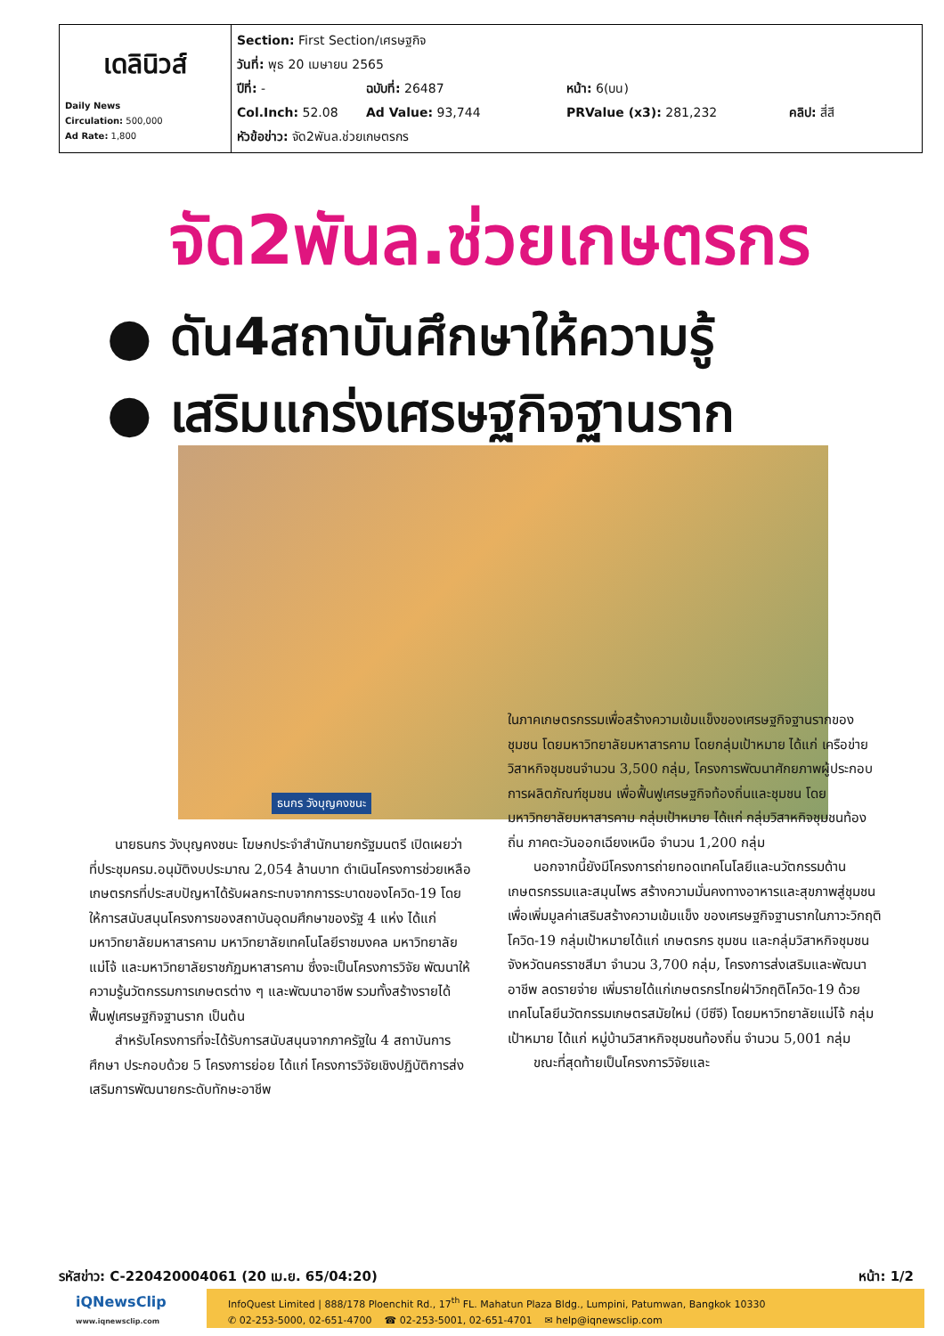| เดลินิวส์ Daily News Circulation: 500,000 Ad Rate: 1,800 | Section: First Section/เศรษฐกิจ วันที่: พุธ 20 เมษายน 2565 ปีที่: - ฉบับที่: 26487 หน้า: 6(บน) Col.Inch: 52.08 Ad Value: 93,744 PRValue (x3): 281,232 คลิป: สี่สี หัวข้อข่าว: จัด2พันล.ช่วยเกษตรกร |
จัด2พันล.ช่วยเกษตรกร
● ดัน4สถาบันศึกษาให้ความรู้
● เสริมแกร่งเศรษฐกิจฐานราก
ธนกร วังบุญคงชนะ
นายธนกร วังบุญคงชนะ โฆษกประจำสำนักนายกรัฐมนตรี เปิดเผยว่า ที่ประชุมครม.อนุมัติงบประมาณ 2,054 ล้านบาท ดำเนินโครงการช่วยเหลือเกษตรกรที่ประสบปัญหาได้รับผลกระทบจากการระบาดของโควิด-19 โดยให้การสนับสนุนโครงการของสถาบันอุดมศึกษาของรัฐ 4 แห่ง ได้แก่ มหาวิทยาลัยมหาสารคาม มหาวิทยาลัยเทคโนโลยีราชมงคล มหาวิทยาลัยแม่โจ้ และมหาวิทยาลัยราชภัฏมหาสารคาม ซึ่งจะเป็นโครงการวิจัย พัฒนาให้ความรู้นวัตกรรมการเกษตรต่าง ๆ และพัฒนาอาชีพ รวมทั้งสร้างรายได้ฟื้นฟูเศรษฐกิจฐานราก เป็นต้น
สำหรับโครงการที่จะได้รับการสนับสนุนจากภาครัฐใน 4 สถาบันการศึกษา ประกอบด้วย 5 โครงการย่อย ได้แก่ โครงการวิจัยเชิงปฏิบัติการส่งเสริมการพัฒนายกระดับทักษะอาชีพ
ในภาคเกษตรกรรมเพื่อสร้างความเข้มแข็งของเศรษฐกิจฐานรากของชุมชน โดยมหาวิทยาลัยมหาสารคาม โดยกลุ่มเป้าหมาย ได้แก่ เครือข่ายวิสาหกิจชุมชนจำนวน 3,500 กลุ่ม, โครงการพัฒนาศักยภาพผู้ประกอบการผลิตภัณฑ์ชุมชน เพื่อฟื้นฟูเศรษฐกิจท้องถิ่นและชุมชน โดยมหาวิทยาลัยมหาสารคาม กลุ่มเป้าหมาย ได้แก่ กลุ่มวิสาหกิจชุมชนท้องถิ่น ภาคตะวันออกเฉียงเหนือ จำนวน 1,200 กลุ่ม
นอกจากนี้ยังมีโครงการถ่ายทอดเทคโนโลยีและนวัตกรรมด้านเกษตรกรรมและสมุนไพร สร้างความมั่นคงทางอาหารและสุขภาพสู่ชุมชน เพื่อเพิ่มมูลค่าเสริมสร้างความเข้มแข็ง ของเศรษฐกิจฐานรากในภาวะวิกฤติโควิด-19 กลุ่มเป้าหมายได้แก่ เกษตรกร ชุมชน และกลุ่มวิสาหกิจชุมชน จังหวัดนครราชสีมา จำนวน 3,700 กลุ่ม, โครงการส่งเสริมและพัฒนาอาชีพ ลดรายจ่าย เพิ่มรายได้แก่เกษตรกรไทยฝ่าวิกฤติโควิด-19 ด้วยเทคโนโลยีนวัตกรรมเกษตรสมัยใหม่ (บีซีจี) โดยมหาวิทยาลัยแม่โจ้ กลุ่มเป้าหมาย ได้แก่ หมู่บ้านวิสาหกิจชุมชนท้องถิ่น จำนวน 5,001 กลุ่ม
ขณะที่สุดท้ายเป็นโครงการวิจัยและ
รหัสข่าว: C-220420004061 (20 เม.ย. 65/04:20) หน้า: 1/2
iQNewsClip
www.iqnewsclip.com
InfoQuest Limited | 888/178 Ploenchit Rd., 17<sup>th</sup> FL. Mahatun Plaza Bldg., Lumpini, Patumwan, Bangkok 10330
✆ 02-253-5000, 02-651-4700 ☎ 02-253-5001, 02-651-4701 ✉ help@iqnewsclip.com